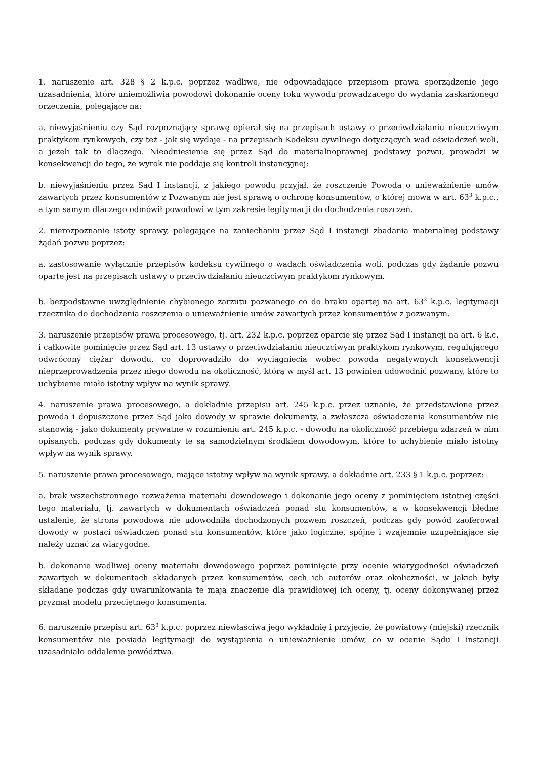1. naruszenie art. 328 § 2 k.p.c. poprzez wadliwe, nie odpowiadające przepisom prawa sporządzenie jego uzasadnienia, które uniemożliwia powodowi dokonanie oceny toku wywodu prowadzącego do wydania zaskarżonego orzeczenia, polegające na:
a. niewyjaśnieniu czy Sąd rozpoznający sprawę opierał się na przepisach ustawy o przeciwdziałaniu nieuczciwym praktykom rynkowych, czy też - jak się wydaje - na przepisach Kodeksu cywilnego dotyczących wad oświadczeń woli, a jeżeli tak to dlaczego. Nieodniesienie się przez Sąd do materialnoprawnej podstawy pozwu, prowadzi w konsekwencji do tego, że wyrok nie poddaje się kontroli instancyjnej;
b. niewyjaśnieniu przez Sąd I instancji, z jakiego powodu przyjął, że roszczenie Powoda o unieważnienie umów zawartych przez konsumentów z Pozwanym nie jest sprawą o ochronę konsumentów, o której mowa w art. 63<sup>3</sup> k.p.c., a tym samym dlaczego odmówił powodowi w tym zakresie legitymacji do dochodzenia roszczeń.
2. nierozpoznanie istoty sprawy, polegające na zaniechaniu przez Sąd I instancji zbadania materialnej podstawy żądań pozwu poprzez:
a. zastosowanie wyłącznie przepisów kodeksu cywilnego o wadach oświadczenia woli, podczas gdy żądanie pozwu oparte jest na przepisach ustawy o przeciwdziałaniu nieuczciwym praktykom rynkowym.
b. bezpodstawne uwzględnienie chybionego zarzutu pozwanego co do braku opartej na art. 63<sup>3</sup> k.p.c. legitymacji rzecznika do dochodzenia roszczenia o unieważnienie umów zawartych przez konsumentów z pozwanym.
3. naruszenie przepisów prawa procesowego, tj. art. 232 k.p.c. poprzez oparcie się przez Sąd I instancji na art. 6 k.c. i całkowite pominięcie przez Sąd art. 13 ustawy o przeciwdziałaniu nieuczciwym praktykom rynkowym, regulującego odwrócony ciężar dowodu, co doprowadziło do wyciągnięcia wobec powoda negatywnych konsekwencji nieprzeprowadzenia przez niego dowodu na okoliczność, którą w myśl art. 13 powinien udowodnić pozwany, które to uchybienie miało istotny wpływ na wynik sprawy.
4. naruszenie prawa procesowego, a dokładnie przepisu art. 245 k.p.c. przez uznanie, że przedstawione przez powoda i dopuszczone przez Sąd jako dowody w sprawie dokumenty, a zwłaszcza oświadczenia konsumentów nie stanowią - jako dokumenty prywatne w rozumieniu art. 245 k.p.c. - dowodu na okoliczność przebiegu zdarzeń w nim opisanych, podczas gdy dokumenty te są samodzielnym środkiem dowodowym, które to uchybienie miało istotny wpływ na wynik sprawy.
5. naruszenie prawa procesowego, mające istotny wpływ na wynik sprawy, a dokładnie art. 233 § 1 k.p.c. poprzez:
a. brak wszechstronnego rozważenia materiału dowodowego i dokonanie jego oceny z pominięciem istotnej części tego materiału, tj. zawartych w dokumentach oświadczeń ponad stu konsumentów, a w konsekwencji błędne ustalenie, że strona powodowa nie udowodniła dochodzonych pozwem roszczeń, podczas gdy powód zaoferował dowody w postaci oświadczeń ponad stu konsumentów, które jako logiczne, spójne i wzajemnie uzupełniające się należy uznać za wiarygodne.
b. dokonanie wadliwej oceny materiału dowodowego poprzez pominięcie przy ocenie wiarygodności oświadczeń zawartych w dokumentach składanych przez konsumentów, cech ich autorów oraz okoliczności, w jakich były składane podczas gdy uwarunkowania te mają znaczenie dla prawidłowej ich oceny, tj. oceny dokonywanej przez pryzmat modelu przeciętnego konsumenta.
6. naruszenie przepisu art. 63<sup>3</sup> k.p.c. poprzez niewłaściwą jego wykładnię i przyjęcie, że powiatowy (miejski) rzecznik konsumentów nie posiada legitymacji do wystąpienia o unieważnienie umów, co w ocenie Sądu I instancji uzasadniało oddalenie powództwa.